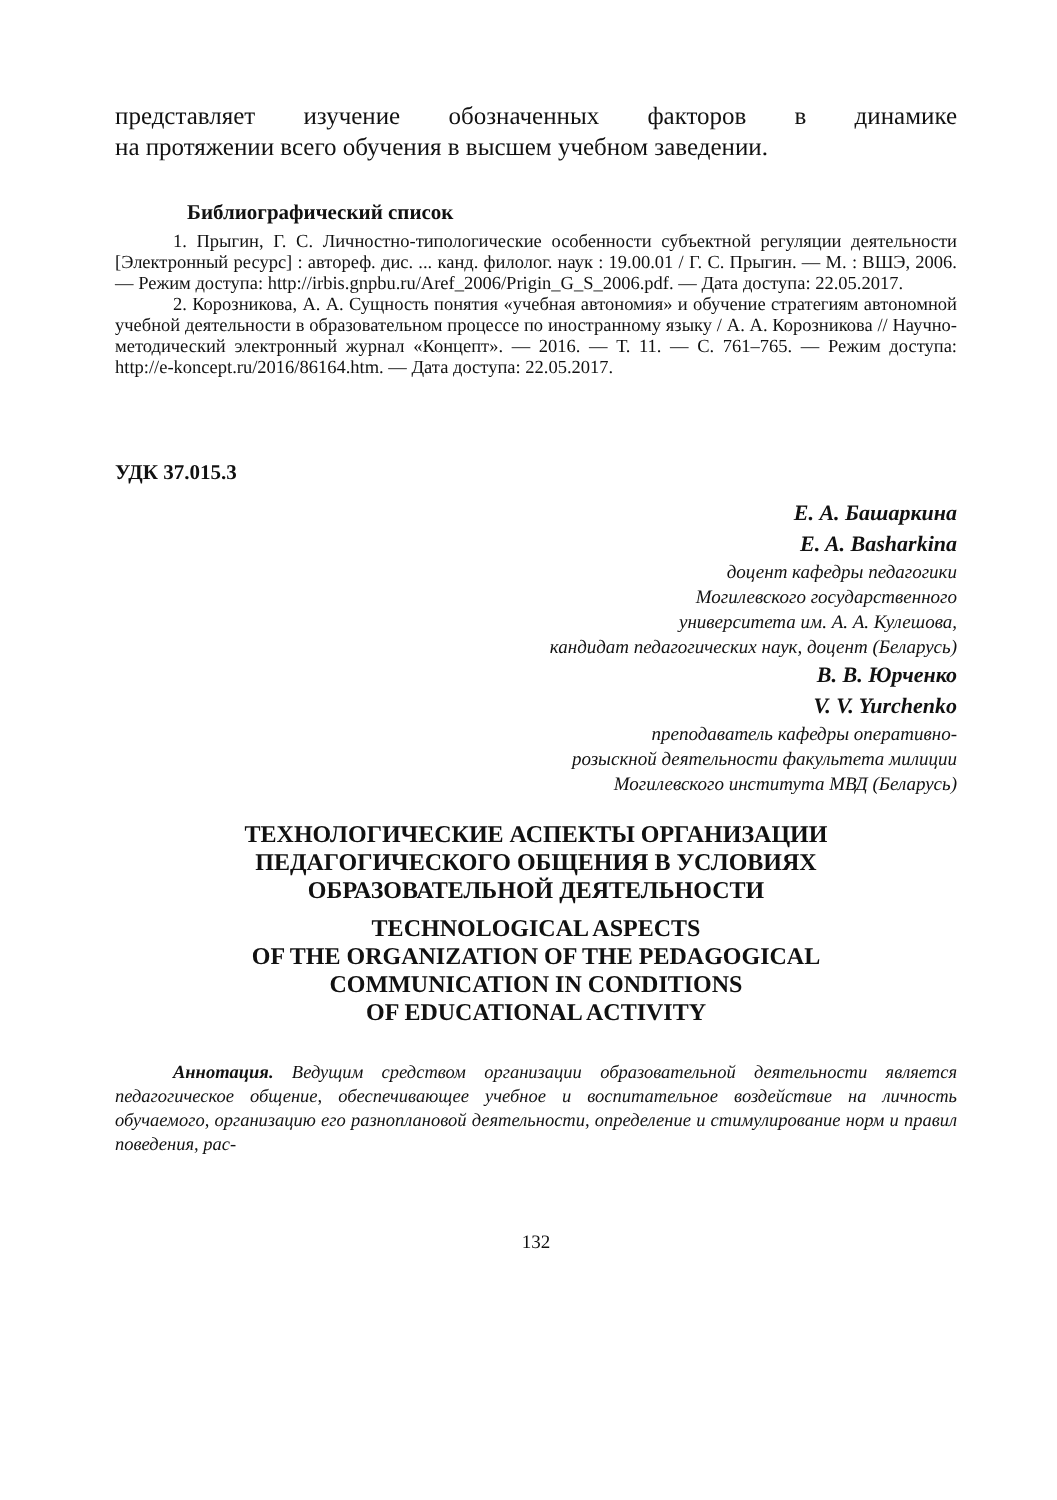представляет изучение обозначенных факторов в динамике
на протяжении всего обучения в высшем учебном заведении.
Библиографический список
1. Прыгин, Г. С. Личностно-типологические особенности субъектной регуляции деятельности [Электронный ресурс] : автореф. дис. ... канд. филолог. наук : 19.00.01 / Г. С. Прыгин. — М. : ВШЭ, 2006. — Режим доступа: http://irbis.gnpbu.ru/Aref_2006/Prigin_G_S_2006.pdf. — Дата доступа: 22.05.2017.
2. Корозникова, А. А. Сущность понятия «учебная автономия» и обучение стратегиям автономной учебной деятельности в образовательном процессе по иностранному языку / А. А. Корозникова // Научно-методический электронный журнал «Концепт». — 2016. — Т. 11. — С. 761–765. — Режим доступа: http://e-koncept.ru/2016/86164.htm. — Дата доступа: 22.05.2017.
УДК 37.015.3
Е. А. Башаркина
E. A. Basharkina
доцент кафедры педагогики
Могилевского государственного
университета им. А. А. Кулешова,
кандидат педагогических наук, доцент (Беларусь)
В. В. Юрченко
V. V. Yurchenko
преподаватель кафедры оперативно-
розыскной деятельности факультета милиции
Могилевского института МВД (Беларусь)
ТЕХНОЛОГИЧЕСКИЕ АСПЕКТЫ ОРГАНИЗАЦИИ
ПЕДАГОГИЧЕСКОГО ОБЩЕНИЯ В УСЛОВИЯХ
ОБРАЗОВАТЕЛЬНОЙ ДЕЯТЕЛЬНОСТИ
TECHNOLOGICAL ASPECTS
OF THE ORGANIZATION OF THE PEDAGOGICAL
COMMUNICATION IN CONDITIONS
OF EDUCATIONAL ACTIVITY
Аннотация. Ведущим средством организации образовательной деятельности является педагогическое общение, обеспечивающее учебное и воспитательное воздействие на личность обучаемого, организацию его разноплановой деятельности, определение и стимулирование норм и правил поведения, рас-
132